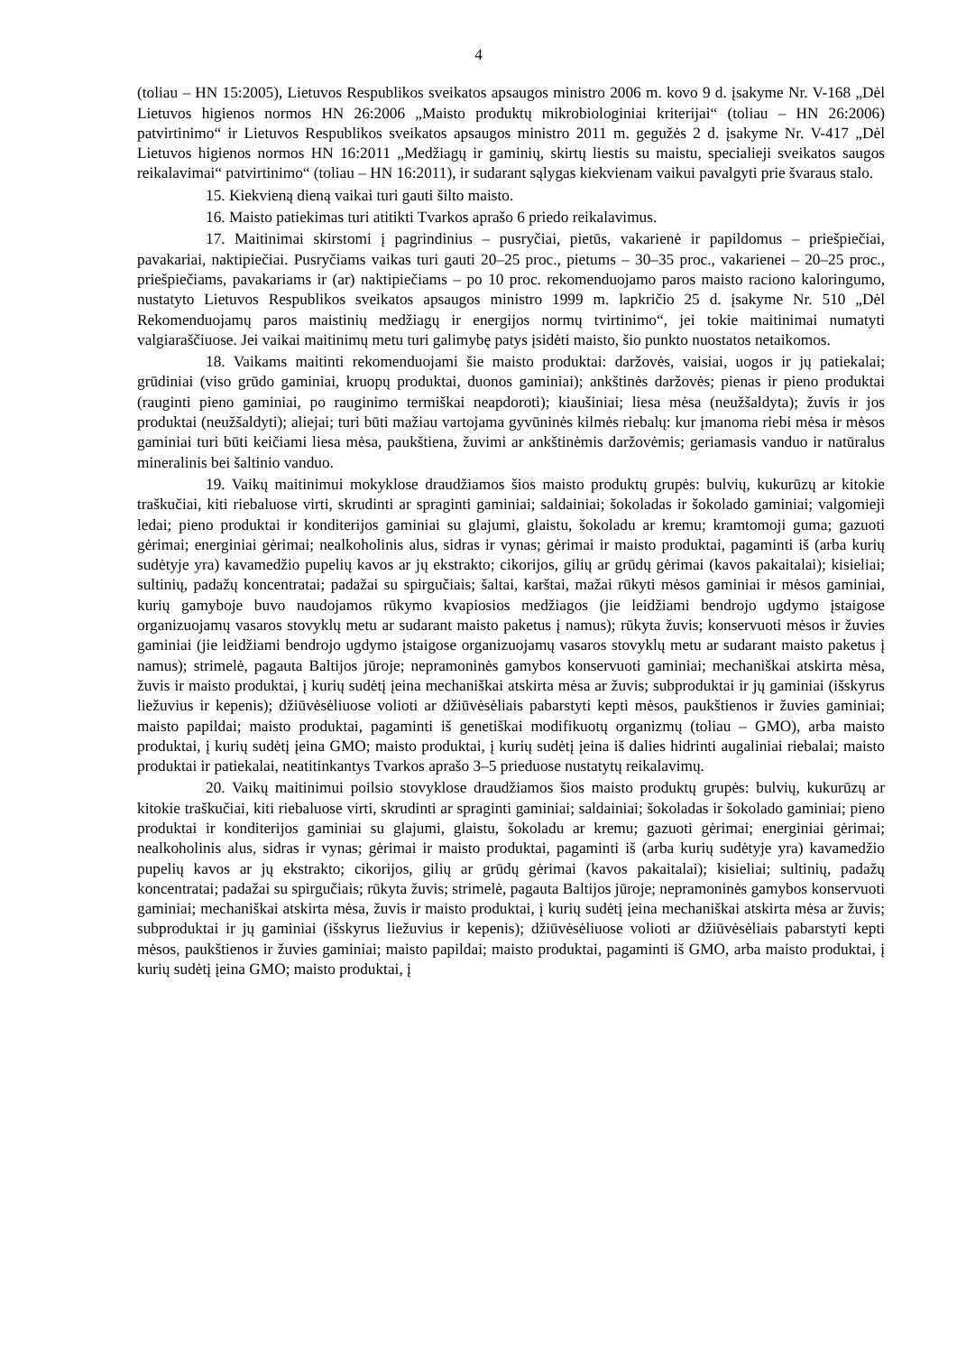4
(toliau – HN 15:2005), Lietuvos Respublikos sveikatos apsaugos ministro 2006 m. kovo 9 d. įsakyme Nr. V-168 „Dėl Lietuvos higienos normos HN 26:2006 „Maisto produktų mikrobiologiniai kriterijai“ (toliau – HN 26:2006) patvirtinimo“ ir Lietuvos Respublikos sveikatos apsaugos ministro 2011 m. gegužės 2 d. įsakyme Nr. V-417 „Dėl Lietuvos higienos normos HN 16:2011 „Medžiagų ir gaminių, skirtų liestis su maistu, specialieji sveikatos saugos reikalavimai“ patvirtinimo“ (toliau – HN 16:2011), ir sudarant sąlygas kiekvienam vaikui pavalgyti prie švaraus stalo.
15. Kiekvieną dieną vaikai turi gauti šilto maisto.
16. Maisto patiekimas turi atitikti Tvarkos aprašo 6 priedo reikalavimus.
17. Maitinimai skirstomi į pagrindinius – pusryčiai, pietūs, vakarienė ir papildomus – priešpiečiai, pavakariai, naktipiečiai. Pusryčiams vaikas turi gauti 20–25 proc., pietums – 30–35 proc., vakarienei – 20–25 proc., priešpiečiams, pavakariams ir (ar) naktipiečiams – po 10 proc. rekomenduojamo paros maisto raciono kaloringumo, nustatyto Lietuvos Respublikos sveikatos apsaugos ministro 1999 m. lapkričio 25 d. įsakyme Nr. 510 „Dėl Rekomenduojamų paros maistinių medžiagų ir energijos normų tvirtinimo“, jei tokie maitinimai numatyti valgiaraščiuose. Jei vaikai maitinimų metu turi galimybę patys įsidėti maisto, šio punkto nuostatos netaikomos.
18. Vaikams maitinti rekomenduojami šie maisto produktai: daržovės, vaisiai, uogos ir jų patiekalai; grūdiniai (viso grūdo gaminiai, kruopų produktai, duonos gaminiai); ankštinės daržovės; pienas ir pieno produktai (rauginti pieno gaminiai, po rauginimo termiškai neapdoroti); kiaušiniai; liesa mėsa (neužšaldyta); žuvis ir jos produktai (neužšaldyti); aliejai; turi būti mažiau vartojama gyvūninės kilmės riebalų: kur įmanoma riebi mėsa ir mėsos gaminiai turi būti keičiami liesa mėsa, paukštiena, žuvimi ar ankštinėmis daržovėmis; geriamasis vanduo ir natūralus mineralinis bei šaltinio vanduo.
19. Vaikų maitinimui mokyklose draudžiamos šios maisto produktų grupės: bulvių, kukurūzų ar kitokie traškučiai, kiti riebaluose virti, skrudinti ar spraginti gaminiai; saldainiai; šokoladas ir šokolado gaminiai; valgomieji ledai; pieno produktai ir konditerijos gaminiai su glajumi, glaistu, šokoladu ar kremu; kramtomoji guma; gazuoti gėrimai; energiniai gėrimai; nealkoholinis alus, sidras ir vynas; gėrimai ir maisto produktai, pagaminti iš (arba kurių sudėtyje yra) kavamedžio pupelių kavos ar jų ekstrakto; cikorijos, gilių ar grūdų gėrimai (kavos pakaitalai); kisieliai; sultinių, padažų koncentratai; padažai su spirgučiais; šaltai, karštai, mažai rūkyti mėsos gaminiai ir mėsos gaminiai, kurių gamyboje buvo naudojamos rūkymo kvapiosios medžiagos (jie leidžiami bendrojo ugdymo įstaigose organizuojamų vasaros stovyklų metu ar sudarant maisto paketus į namus); rūkyta žuvis; konservuoti mėsos ir žuvies gaminiai (jie leidžiami bendrojo ugdymo įstaigose organizuojamų vasaros stovyklų metu ar sudarant maisto paketus į namus); strimelė, pagauta Baltijos jūroje; nepramoninės gamybos konservuoti gaminiai; mechaniškai atskirta mėsa, žuvis ir maisto produktai, į kurių sudėtį įeina mechaniškai atskirta mėsa ar žuvis; subproduktai ir jų gaminiai (išskyrus liežuvius ir kepenis); džiūvėsėliuose volioti ar džiūvėsėliais pabarstyti kepti mėsos, paukštienos ir žuvies gaminiai; maisto papildai; maisto produktai, pagaminti iš genetiškai modifikuotų organizmų (toliau – GMO), arba maisto produktai, į kurių sudėtį įeina GMO; maisto produktai, į kurių sudėtį įeina iš dalies hidrinti augaliniai riebalai; maisto produktai ir patiekalai, neatitinkantys Tvarkos aprašo 3–5 prieduose nustatytų reikalavimų.
20. Vaikų maitinimui poilsio stovyklose draudžiamos šios maisto produktų grupės: bulvių, kukurūzų ar kitokie traškučiai, kiti riebaluose virti, skrudinti ar spraginti gaminiai; saldainiai; šokoladas ir šokolado gaminiai; pieno produktai ir konditerijos gaminiai su glajumi, glaistu, šokoladu ar kremu; gazuoti gėrimai; energiniai gėrimai; nealkoholinis alus, sidras ir vynas; gėrimai ir maisto produktai, pagaminti iš (arba kurių sudėtyje yra) kavamedžio pupelių kavos ar jų ekstrakto; cikorijos, gilių ar grūdų gėrimai (kavos pakaitalai); kisieliai; sultinių, padažų koncentratai; padažai su spirgučiais; rūkyta žuvis; strimelė, pagauta Baltijos jūroje; nepramoninės gamybos konservuoti gaminiai; mechaniškai atskirta mėsa, žuvis ir maisto produktai, į kurių sudėtį įeina mechaniškai atskirta mėsa ar žuvis; subproduktai ir jų gaminiai (išskyrus liežuvius ir kepenis); džiūvėsėliuose volioti ar džiūvėsėliais pabarstyti kepti mėsos, paukštienos ir žuvies gaminiai; maisto papildai; maisto produktai, pagaminti iš GMO, arba maisto produktai, į kurių sudėtį įeina GMO; maisto produktai, į